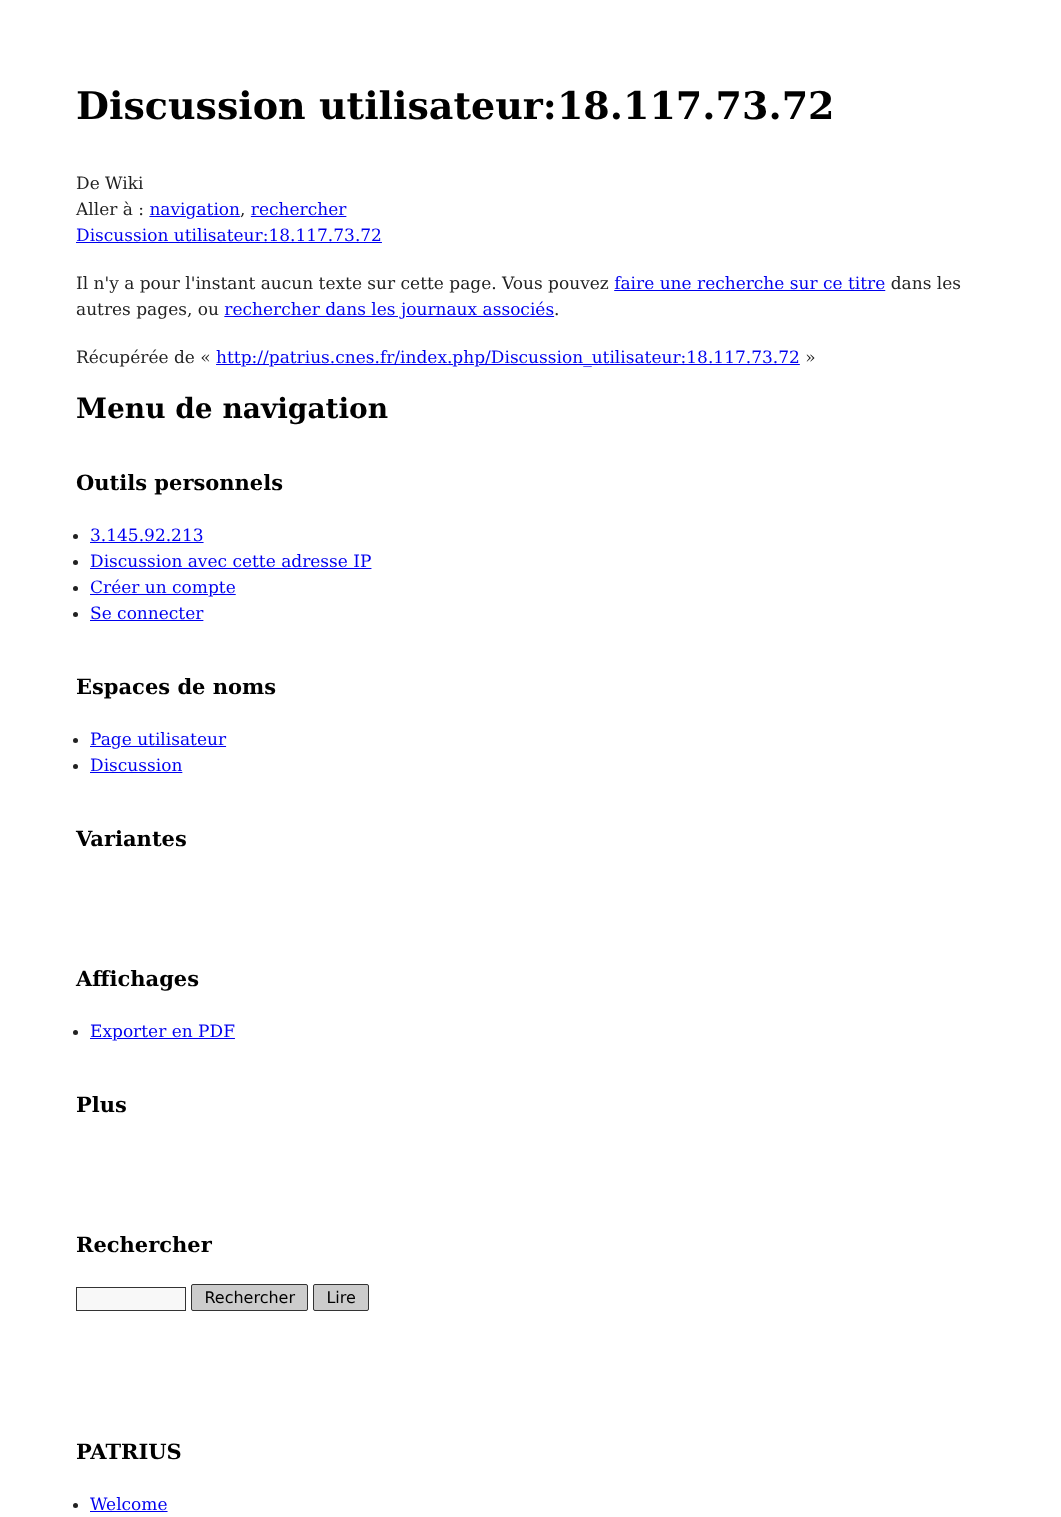Discussion utilisateur:18.117.73.72
De Wiki
Aller à : navigation, rechercher
Discussion utilisateur:18.117.73.72
Il n'y a pour l'instant aucun texte sur cette page. Vous pouvez faire une recherche sur ce titre dans les autres pages, ou rechercher dans les journaux associés.
Récupérée de « http://patrius.cnes.fr/index.php/Discussion_utilisateur:18.117.73.72 »
Menu de navigation
Outils personnels
3.145.92.213
Discussion avec cette adresse IP
Créer un compte
Se connecter
Espaces de noms
Page utilisateur
Discussion
Variantes
Affichages
Exporter en PDF
Plus
Rechercher
Rechercher Lire
PATRIUS
Welcome